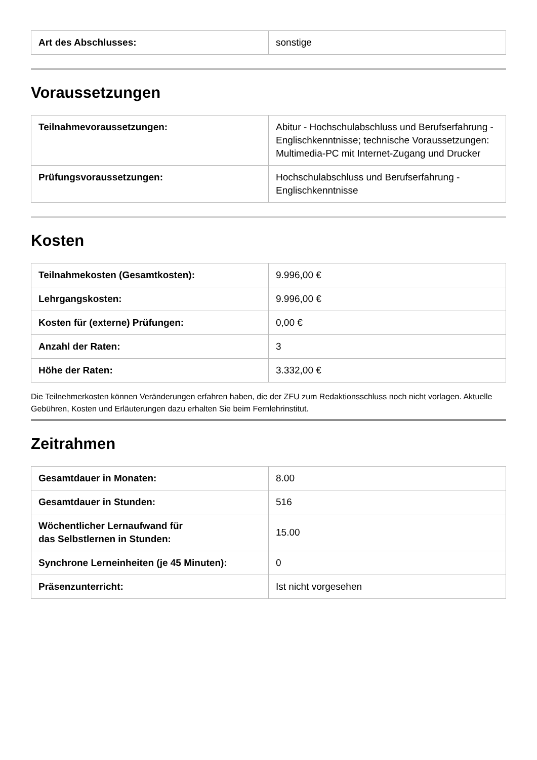| Art des Abschlusses: | sonstige |
Voraussetzungen
| Teilnahmevoraussetzungen: | Abitur - Hochschulabschluss und Berufserfahrung - Englischkenntnisse; technische Voraussetzungen: Multimedia-PC mit Internet-Zugang und Drucker |
| Prüfungsvoraussetzungen: | Hochschulabschluss und Berufserfahrung - Englischkenntnisse |
Kosten
| Teilnahmekosten (Gesamtkosten): | 9.996,00 € |
| Lehrgangskosten: | 9.996,00 € |
| Kosten für (externe) Prüfungen: | 0,00 € |
| Anzahl der Raten: | 3 |
| Höhe der Raten: | 3.332,00 € |
Die Teilnehmerkosten können Veränderungen erfahren haben, die der ZFU zum Redaktionsschluss noch nicht vorlagen. Aktuelle Gebühren, Kosten und Erläuterungen dazu erhalten Sie beim Fernlehrinstitut.
Zeitrahmen
| Gesamtdauer in Monaten: | 8.00 |
| Gesamtdauer in Stunden: | 516 |
| Wöchentlicher Lernaufwand für das Selbstlernen in Stunden: | 15.00 |
| Synchrone Lerneinheiten (je 45 Minuten): | 0 |
| Präsenzunterricht: | Ist nicht vorgesehen |